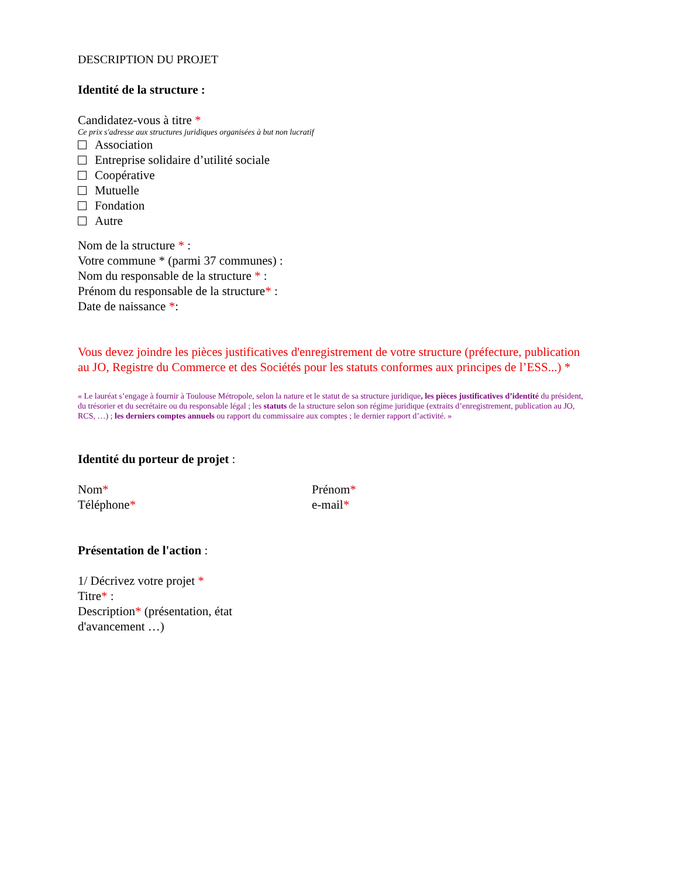DESCRIPTION DU PROJET
Identité de la structure :
Candidatez-vous à titre *
Ce prix s'adresse aux structures juridiques organisées à but non lucratif
Association
Entreprise solidaire d’utilité sociale
Coopérative
Mutuelle
Fondation
Autre
Nom de la structure * :
Votre commune * (parmi 37 communes) :
Nom du responsable de la structure * :
Prénom du responsable de la structure* :
Date de naissance *:
Vous devez joindre les pièces justificatives d'enregistrement de votre structure (préfecture, publication au JO, Registre du Commerce et des Sociétés pour les statuts conformes aux principes de l’ESS...) *
« Le lauréat s’engage à fournir à Toulouse Métropole, selon la nature et le statut de sa structure juridique, les pièces justificatives d’identité du président, du trésorier et du secrétaire ou du responsable légal ; les statuts de la structure selon son régime juridique (extraits d’enregistrement, publication au JO, RCS, …) ; les derniers comptes annuels ou rapport du commissaire aux comptes ; le dernier rapport d’activité. »
Identité du porteur de projet :
Nom* Prénom*
Téléphone* e-mail*
Présentation de l'action :
1/ Décrivez votre projet *
Titre* :
Description* (présentation, état d'avancement …)